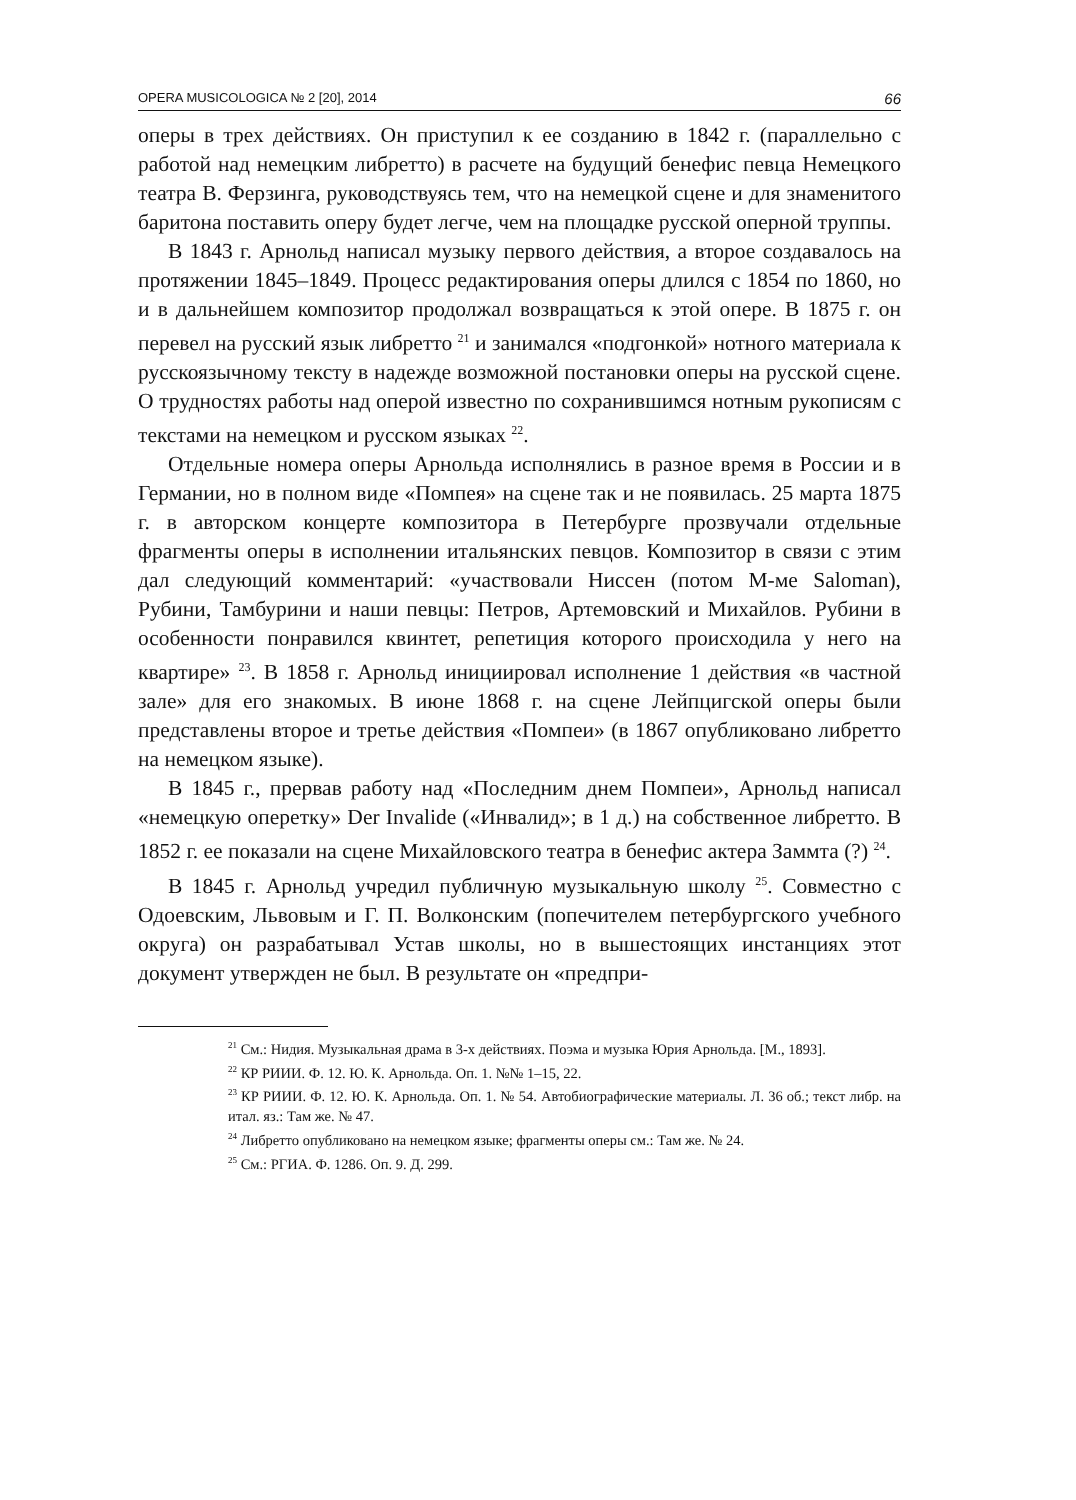OPERA MUSICOLOGICA № 2 [20], 2014 66
оперы в трех действиях. Он приступил к ее созданию в 1842 г. (параллельно с работой над немецким либретто) в расчете на будущий бенефис певца Немецкого театра В. Ферзинга, руководствуясь тем, что на немецкой сцене и для знаменитого баритона поставить оперу будет легче, чем на площадке русской оперной труппы.
В 1843 г. Арнольд написал музыку первого действия, а второе создавалось на протяжении 1845–1849. Процесс редактирования оперы длился с 1854 по 1860, но и в дальнейшем композитор продолжал возвращаться к этой опере. В 1875 г. он перевел на русский язык либретто <sup>21</sup> и занимался «подгонкой» нотного материала к русскоязычному тексту в надежде возможной постановки оперы на русской сцене. О трудностях работы над оперой известно по сохранившимся нотным рукописям с текстами на немецком и русском языках <sup>22</sup>.
Отдельные номера оперы Арнольда исполнялись в разное время в России и в Германии, но в полном виде «Помпея» на сцене так и не появилась. 25 марта 1875 г. в авторском концерте композитора в Петербурге прозвучали отдельные фрагменты оперы в исполнении итальянских певцов. Композитор в связи с этим дал следующий комментарий: «участвовали Ниссен (потом М-ме Saloman), Рубини, Тамбурини и наши певцы: Петров, Артемовский и Михайлов. Рубини в особенности понравился квинтет, репетиция которого происходила у него на квартире» <sup>23</sup>. В 1858 г. Арнольд инициировал исполнение 1 действия «в частной зале» для его знакомых. В июне 1868 г. на сцене Лейпцигской оперы были представлены второе и третье действия «Помпеи» (в 1867 опубликовано либретто на немецком языке).
В 1845 г., прервав работу над «Последним днем Помпеи», Арнольд написал «немецкую оперетку» Der Invalide («Инвалид»; в 1 д.) на собственное либретто. В 1852 г. ее показали на сцене Михайловского театра в бенефис актера Заммта (?) <sup>24</sup>.
В 1845 г. Арнольд учредил публичную музыкальную школу <sup>25</sup>. Совместно с Одоевским, Львовым и Г. П. Волконским (попечителем петербургского учебного округа) он разрабатывал Устав школы, но в вышестоящих инстанциях этот документ утвержден не был. В результате он «предпри-
<sup>21</sup> См.: Нидия. Музыкальная драма в 3-х действиях. Поэма и музыка Юрия Арнольда. [М., 1893].
<sup>22</sup> КР РИИИ. Ф. 12. Ю. К. Арнольда. Оп. 1. №№ 1–15, 22.
<sup>23</sup> КР РИИИ. Ф. 12. Ю. К. Арнольда. Оп. 1. № 54. Автобиографические материалы. Л. 36 об.; текст либр. на итал. яз.: Там же. № 47.
<sup>24</sup> Либретто опубликовано на немецком языке; фрагменты оперы см.: Там же. № 24.
<sup>25</sup> См.: РГИА. Ф. 1286. Оп. 9. Д. 299.